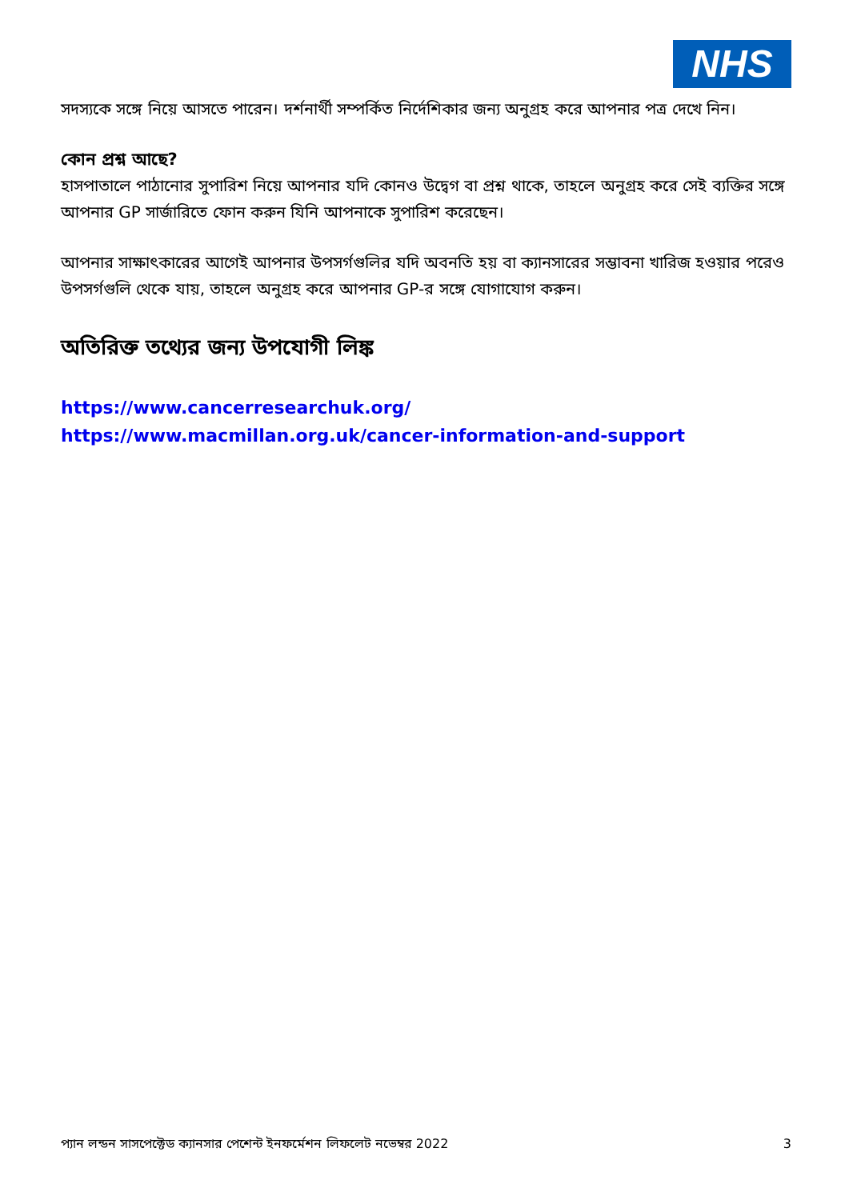NHS
সদস্যকে সঙ্গে নিয়ে আসতে পারেন। দর্শনার্থী সম্পর্কিত নির্দেশিকার জন্য অনুগ্রহ করে আপনার পত্র দেখে নিন।
কোন প্রশ্ন আছে?
হাসপাতালে পাঠানোর সুপারিশ নিয়ে আপনার যদি কোনও উদ্বেগ বা প্রশ্ন থাকে, তাহলে অনুগ্রহ করে সেই ব্যক্তির সঙ্গে আপনার GP সার্জারিতে ফোন করুন যিনি আপনাকে সুপারিশ করেছেন।
আপনার সাক্ষাৎকারের আগেই আপনার উপসর্গগুলির যদি অবনতি হয় বা ক্যানসারের সম্ভাবনা খারিজ হওয়ার পরেও উপসর্গগুলি থেকে যায়, তাহলে অনুগ্রহ করে আপনার GP-র সঙ্গে যোগাযোগ করুন।
অতিরিক্ত তথ্যের জন্য উপযোগী লিঙ্ক
https://www.cancerresearchuk.org/
https://www.macmillan.org.uk/cancer-information-and-support
প্যান লন্ডন সাসপেক্টেড ক্যানসার পেশেন্ট ইনফর্মেশন লিফলেট নভেম্বর 2022 3